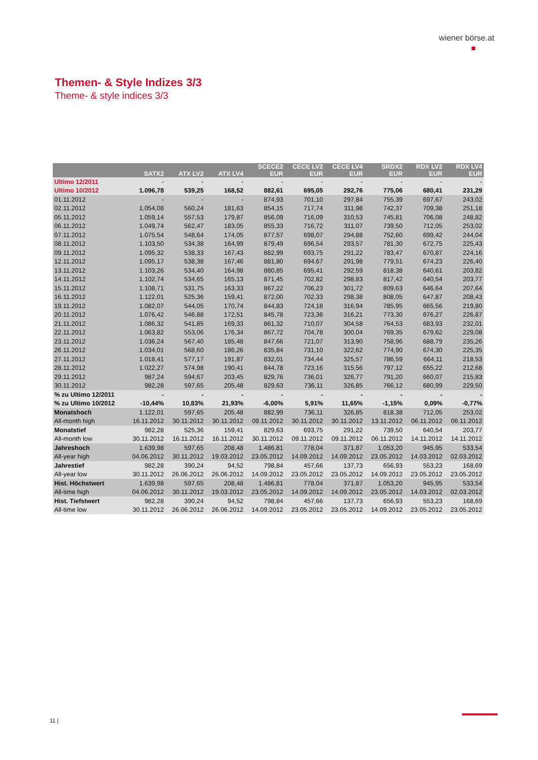wiener börse.at
Themen- & Style Indizes 3/3
Theme- & style indices 3/3
| | SATX2 | ATX LV2 | ATX LV4 | SCECE2 EUR | CECE LV2 EUR | CECE LV4 EUR | SRDX2 EUR | RDX LV2 EUR | RDX LV4 EUR |
| --- | --- | --- | --- | --- | --- | --- | --- | --- | --- |
| Ultimo 12/2011 | - | - | - | - | - | - | - | - | - |
| Ultimo 10/2012 | 1.096,78 | 539,25 | 168,52 | 882,61 | 695,05 | 292,76 | 775,06 | 680,41 | 231,29 |
| 01.11.2012 | - | - | - | 874,93 | 701,10 | 297,84 | 755,39 | 697,67 | 243,02 |
| 02.11.2012 | 1.054,08 | 560,24 | 181,63 | 854,15 | 717,74 | 311,98 | 742,37 | 709,38 | 251,18 |
| 05.11.2012 | 1.059,14 | 557,53 | 179,87 | 856,09 | 716,09 | 310,53 | 745,81 | 706,08 | 248,82 |
| 06.11.2012 | 1.049,74 | 562,47 | 183,05 | 855,33 | 716,72 | 311,07 | 739,50 | 712,05 | 253,02 |
| 07.11.2012 | 1.075,54 | 548,64 | 174,05 | 877,57 | 698,07 | 294,88 | 752,60 | 699,42 | 244,04 |
| 08.11.2012 | 1.103,50 | 534,38 | 164,99 | 879,49 | 696,54 | 293,57 | 781,30 | 672,75 | 225,43 |
| 09.11.2012 | 1.095,32 | 538,33 | 167,43 | 882,99 | 693,75 | 291,22 | 783,47 | 670,87 | 224,16 |
| 12.11.2012 | 1.095,17 | 538,38 | 167,46 | 881,80 | 694,67 | 291,98 | 779,51 | 674,23 | 226,40 |
| 13.11.2012 | 1.103,26 | 534,40 | 164,98 | 880,85 | 695,41 | 292,59 | 818,38 | 640,61 | 203,82 |
| 14.11.2012 | 1.102,74 | 534,65 | 165,13 | 871,45 | 702,82 | 298,83 | 817,42 | 640,54 | 203,77 |
| 15.11.2012 | 1.108,71 | 531,75 | 163,33 | 867,22 | 706,23 | 301,72 | 809,63 | 646,64 | 207,64 |
| 16.11.2012 | 1.122,01 | 525,36 | 159,41 | 872,00 | 702,33 | 298,38 | 808,05 | 647,87 | 208,43 |
| 19.11.2012 | 1.082,07 | 544,05 | 170,74 | 844,83 | 724,18 | 316,94 | 785,95 | 665,56 | 219,80 |
| 20.11.2012 | 1.076,42 | 546,88 | 172,51 | 845,78 | 723,36 | 316,21 | 773,30 | 676,27 | 226,87 |
| 21.11.2012 | 1.086,32 | 541,85 | 169,33 | 861,32 | 710,07 | 304,58 | 764,53 | 683,93 | 232,01 |
| 22.11.2012 | 1.063,82 | 553,06 | 176,34 | 867,72 | 704,78 | 300,04 | 769,35 | 679,62 | 229,08 |
| 23.11.2012 | 1.036,24 | 567,40 | 185,48 | 847,66 | 721,07 | 313,90 | 758,96 | 688,79 | 235,26 |
| 26.11.2012 | 1.034,01 | 568,60 | 186,26 | 835,84 | 731,10 | 322,62 | 774,90 | 674,30 | 225,35 |
| 27.11.2012 | 1.018,41 | 577,17 | 191,87 | 832,01 | 734,44 | 325,57 | 786,59 | 664,11 | 218,53 |
| 28.11.2012 | 1.022,27 | 574,98 | 190,41 | 844,78 | 723,16 | 315,56 | 797,12 | 655,22 | 212,68 |
| 29.11.2012 | 987,24 | 594,67 | 203,45 | 829,76 | 736,01 | 326,77 | 791,20 | 660,07 | 215,83 |
| 30.11.2012 | 982,28 | 597,65 | 205,48 | 829,63 | 736,11 | 326,85 | 766,12 | 680,99 | 229,50 |
| % zu Ultimo 12/2011 | - | - | - | - | - | - | - | - | - |
| % zu Ultimo 10/2012 | -10,44% | 10,83% | 21,93% | -6,00% | 5,91% | 11,65% | -1,15% | 0,09% | -0,77% |
| Monatshoch | 1.122,01 | 597,65 | 205,48 | 882,99 | 736,11 | 326,85 | 818,38 | 712,05 | 253,02 |
| All-month high | 16.11.2012 | 30.11.2012 | 30.11.2012 | 09.11.2012 | 30.11.2012 | 30.11.2012 | 13.11.2012 | 06.11.2012 | 06.11.2012 |
| Monatstief | 982,28 | 525,36 | 159,41 | 829,63 | 693,75 | 291,22 | 739,50 | 640,54 | 203,77 |
| All-month low | 30.11.2012 | 16.11.2012 | 16.11.2012 | 30.11.2012 | 09.11.2012 | 09.11.2012 | 06.11.2012 | 14.11.2012 | 14.11.2012 |
| Jahreshoch | 1.639,98 | 597,65 | 208,48 | 1.486,81 | 778,04 | 371,87 | 1.053,20 | 945,95 | 533,54 |
| All-year high | 04.06.2012 | 30.11.2012 | 19.03.2012 | 23.05.2012 | 14.09.2012 | 14.09.2012 | 23.05.2012 | 14.03.2012 | 02.03.2012 |
| Jahrestief | 982,28 | 390,24 | 94,52 | 798,84 | 457,66 | 137,73 | 656,93 | 553,23 | 168,69 |
| All-year low | 30.11.2012 | 26.06.2012 | 26.06.2012 | 14.09.2012 | 23.05.2012 | 23.05.2012 | 14.09.2012 | 23.05.2012 | 23.05.2012 |
| Hist. Höchstwert | 1.639,98 | 597,65 | 208,48 | 1.486,81 | 778,04 | 371,87 | 1.053,20 | 945,95 | 533,54 |
| All-time high | 04.06.2012 | 30.11.2012 | 19.03.2012 | 23.05.2012 | 14.09.2012 | 14.09.2012 | 23.05.2012 | 14.03.2012 | 02.03.2012 |
| Hist. Tiefstwert | 982,28 | 390,24 | 94,52 | 798,84 | 457,66 | 137,73 | 656,93 | 553,23 | 168,69 |
| All-time low | 30.11.2012 | 26.06.2012 | 26.06.2012 | 14.09.2012 | 23.05.2012 | 23.05.2012 | 14.09.2012 | 23.05.2012 | 23.05.2012 |
11 |